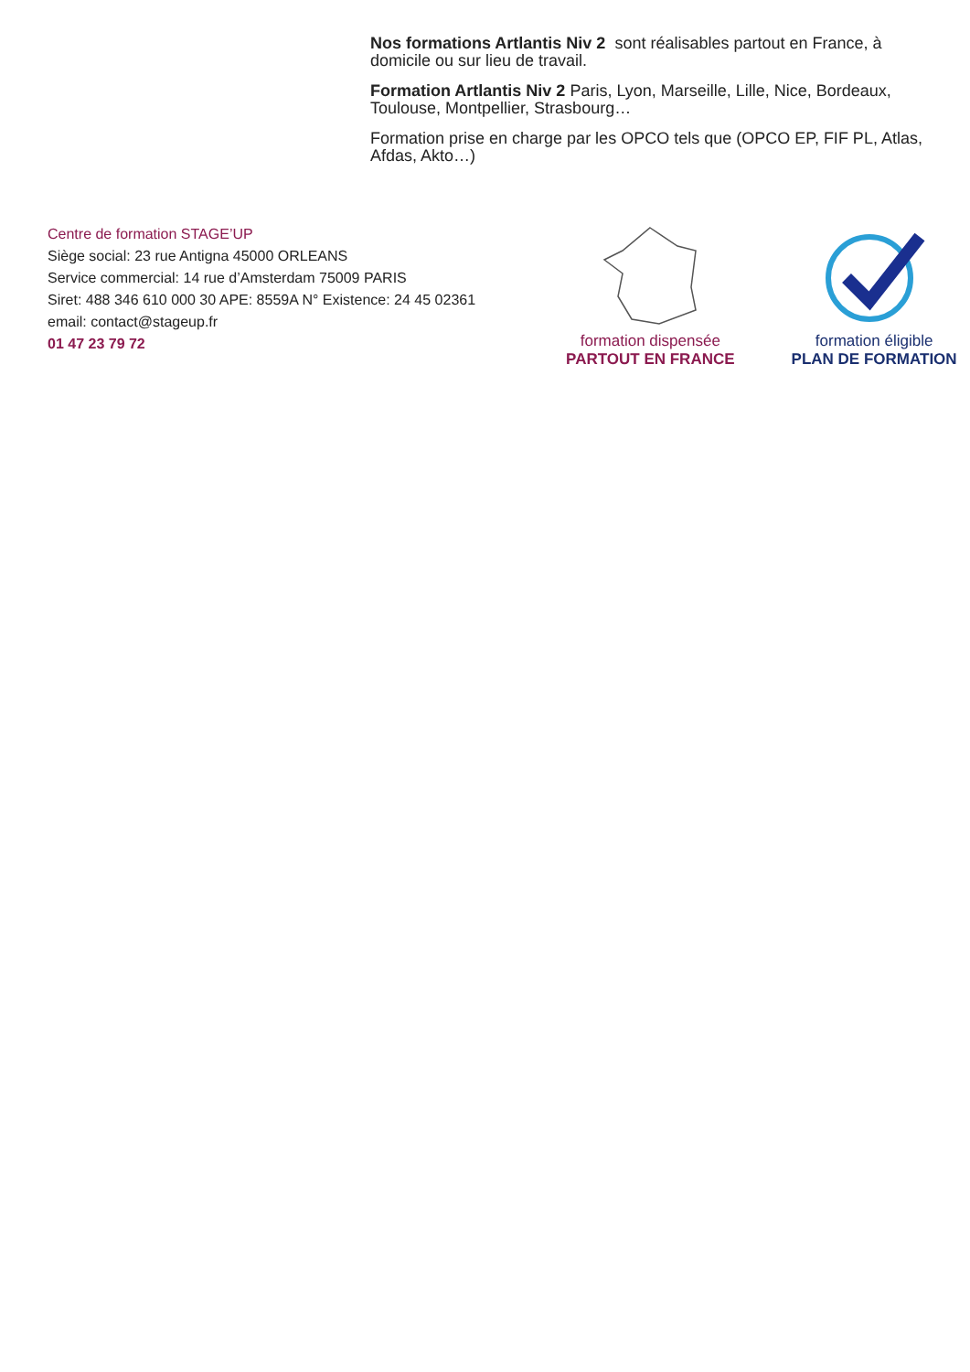Nos formations Artlantis Niv 2 sont réalisables partout en France, à domicile ou sur lieu de travail.
Formation Artlantis Niv 2 Paris, Lyon, Marseille, Lille, Nice, Bordeaux, Toulouse, Montpellier, Strasbourg…
Formation prise en charge par les OPCO tels que (OPCO EP, FIF PL, Atlas, Afdas, Akto…)
Centre de formation STAGE’UP
Siège social: 23 rue Antigna 45000 ORLEANS
Service commercial: 14 rue d’Amsterdam 75009 PARIS
Siret: 488 346 610 000 30 APE: 8559A N° Existence: 24 45 02361
email: contact@stageup.fr
01 47 23 79 72
formation dispensée
PARTOUT EN FRANCE
formation éligible
PLAN DE FORMATION